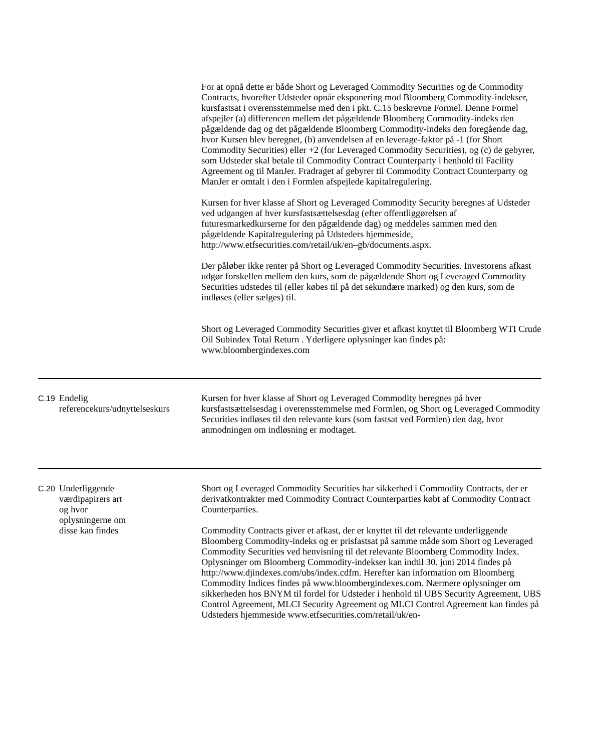| | | For at opnå dette er både Short og Leveraged Commodity Securities og de Commodity Contracts, hvorefter Udsteder opnår eksponering mod Bloomberg Commodity-indekser, kursfastsat i overensstemmelse med den i pkt. C.15 beskrevne Formel. Denne Formel afspejler (a) differencen mellem det pågældende Bloomberg Commodity-indeks den pågældende dag og det pågældende Bloomberg Commodity-indeks den foregående dag, hvor Kursen blev beregnet, (b) anvendelsen af en leverage-faktor på -1 (for Short Commodity Securities) eller +2 (for Leveraged Commodity Securities), og (c) de gebyrer, som Udsteder skal betale til Commodity Contract Counterparty i henhold til Facility Agreement og til ManJer. Fradraget af gebyrer til Commodity Contract Counterparty og ManJer er omtalt i den i Formlen afspejlede kapitalregulering. Kursen for hver klasse af Short og Leveraged Commodity Security beregnes af Udsteder ved udgangen af hver kursfastsættelsesdag (efter offentliggørelsen af futuresmarkedkurserne for den pågældende dag) og meddeles sammen med den pågældende Kapitalregulering på Udsteders hjemmeside, http://www.etfsecurities.com/retail/uk/en–gb/documents.aspx. Der påløber ikke renter på Short og Leveraged Commodity Securities. Investorens afkast udgør forskellen mellem den kurs, som de pågældende Short og Leveraged Commodity Securities udstedes til (eller købes til på det sekundære marked) og den kurs, som de indløses (eller sælges) til. Short og Leveraged Commodity Securities giver et afkast knyttet til Bloomberg WTI Crude Oil Subindex Total Return . Yderligere oplysninger kan findes på: www.bloombergindexes.com |
| C.19 | Endelig referencekurs/udnyttelseskurs | Kursen for hver klasse af Short og Leveraged Commodity beregnes på hver kursfastsættelsesdag i overensstemmelse med Formlen, og Short og Leveraged Commodity Securities indløses til den relevante kurs (som fastsat ved Formlen) den dag, hvor anmodningen om indløsning er modtaget. |
| C.20 | Underliggende værdipapirers art og hvor oplysningerne om disse kan findes | Short og Leveraged Commodity Securities har sikkerhed i Commodity Contracts, der er derivatkontrakter med Commodity Contract Counterparties købt af Commodity Contract Counterparties. Commodity Contracts giver et afkast, der er knyttet til det relevante underliggende Bloomberg Commodity-indeks og er prisfastsat på samme måde som Short og Leveraged Commodity Securities ved henvisning til det relevante Bloomberg Commodity Index. Oplysninger om Bloomberg Commodity-indekser kan indtil 30. juni 2014 findes på http://www.djindexes.com/ubs/index.cdfm. Herefter kan information om Bloomberg Commodity Indices findes på www.bloombergindexes.com. Nærmere oplysninger om sikkerheden hos BNYM til fordel for Udsteder i henhold til UBS Security Agreement, UBS Control Agreement, MLCI Security Agreement og MLCI Control Agreement kan findes på Udsteders hjemmeside www.etfsecurities.com/retail/uk/en- |